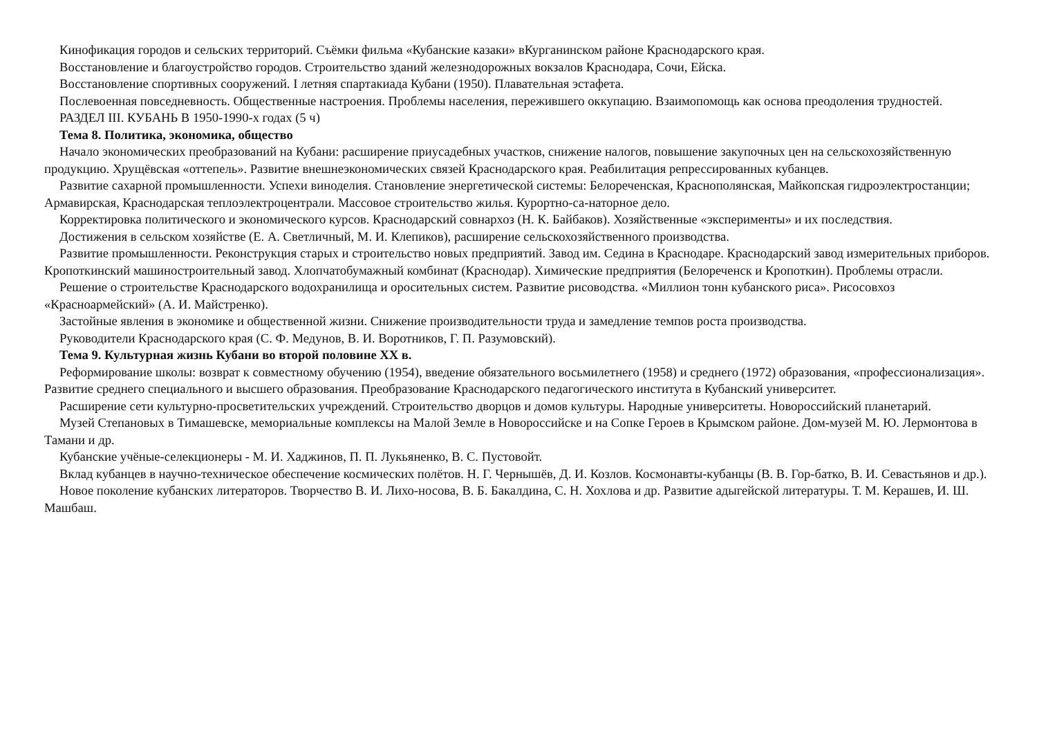Кинофикация городов и сельских территорий. Съёмки фильма «Кубанские казаки» вКурганинском районе Краснодарского края.
Восстановление и благоустройство городов. Строительство зданий железнодорожных вокзалов Краснодара, Сочи, Ейска.
Восстановление спортивных сооружений. I летняя спартакиада Кубани (1950). Плавательная эстафета.
Послевоенная повседневность. Общественные настроения. Проблемы населения, пережившего оккупацию. Взаимопомощь как основа преодоления трудностей.
РАЗДЕЛ III. КУБАНЬ В 1950-1990-х годах (5 ч)
Тема 8. Политика, экономика, общество
Начало экономических преобразований на Кубани: расширение приусадебных участков, снижение налогов, повышение закупочных цен на сельскохозяйственную продукцию. Хрущёвская «оттепель». Развитие внешнеэкономических связей Краснодарского края. Реабилитация репрессированных кубанцев.
Развитие сахарной промышленности. Успехи виноделия. Становление энергетической системы: Белореченская, Краснополянская, Майкопская гидроэлектростанции; Армавирская, Краснодарская теплоэлектроцентрали. Массовое строительство жилья. Курортно-са-наторное дело.
Корректировка политического и экономического курсов. Краснодарский совнархоз (Н. К. Байбаков). Хозяйственные «эксперименты» и их последствия.
Достижения в сельском хозяйстве (Е. А. Светличный, М. И. Клепиков), расширение сельскохозяйственного производства.
Развитие промышленности. Реконструкция старых и строительство новых предприятий. Завод им. Седина в Краснодаре. Краснодарский завод измерительных приборов. Кропоткинский машиностроительный завод. Хлопчатобумажный комбинат (Краснодар). Химические предприятия (Белореченск и Кропоткин). Проблемы отрасли.
Решение о строительстве Краснодарского водохранилища и оросительных систем. Развитие рисоводства. «Миллион тонн кубанского риса». Рисосовхоз «Красноармейский» (А. И. Майстренко).
Застойные явления в экономике и общественной жизни. Снижение производительности труда и замедление темпов роста производства.
Руководители Краснодарского края (С. Ф. Медунов, В. И. Воротников, Г. П. Разумовский).
Тема 9. Культурная жизнь Кубани во второй половине XX в.
Реформирование школы: возврат к совместному обучению (1954), введение обязательного восьмилетнего (1958) и среднего (1972) образования, «профессионализация». Развитие среднего специального и высшего образования. Преобразование Краснодарского педагогического института в Кубанский университет.
Расширение сети культурно-просветительских учреждений. Строительство дворцов и домов культуры. Народные университеты. Новороссийский планетарий.
Музей Степановых в Тимашевске, мемориальные комплексы на Малой Земле в Новороссийске и на Сопке Героев в Крымском районе. Дом-музей М. Ю. Лермонтова в Тамани и др.
Кубанские учёные-селекционеры - М. И. Хаджинов, П. П. Лукьяненко, В. С. Пустовойт.
Вклад кубанцев в научно-техническое обеспечение космических полётов. Н. Г. Чернышёв, Д. И. Козлов. Космонавты-кубанцы (В. В. Гор-батко, В. И. Севастьянов и др.).
Новое поколение кубанских литераторов. Творчество В. И. Лихо-носова, В. Б. Бакалдина, С. Н. Хохлова и др. Развитие адыгейской литературы. Т. М. Керашев, И. Ш. Машбаш.